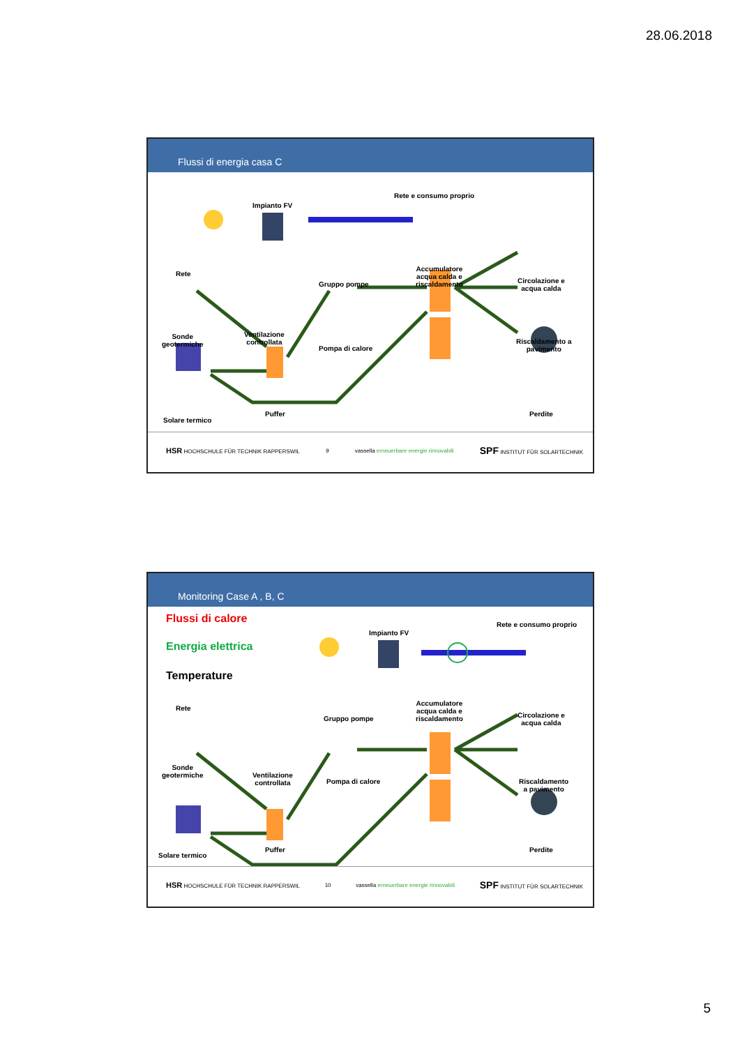28.06.2018
Flussi di energia casa C
Impianto FV
Rete e consumo proprio
Rete
Gruppo pompe
Accumulatore
acqua calda e
riscaldamento
Circolazione e
acqua calda
Sonde
geotermiche
Ventilazione
controllata
Pompa di calore
Riscaldamento a
pavimento
Solare termico
Puffer Perdite
HSR HOCHSCHULE FÜR TECHNIK RAPPERSWIL 9 vassella erneuerbare energie rinnovabili SPF INSTITUT FÜR SOLARTECHNIK
Monitoring Case A , B, C
Flussi di calore
Energia elettrica
Temperature
Impianto FV
Rete e consumo proprio
Rete
Gruppo pompe
Accumulatore
acqua calda e
riscaldamento
Circolazione e
acqua calda
Sonde
geotermiche Ventilazione
controllata Pompa di calore Riscaldamento
a pavimento
Solare termico
Puffer Perdite
HSR HOCHSCHULE FÜR TECHNIK RAPPERSWIL 10 vassella erneuerbare energie rinnovabili SPF INSTITUT FÜR SOLARTECHNIK
5